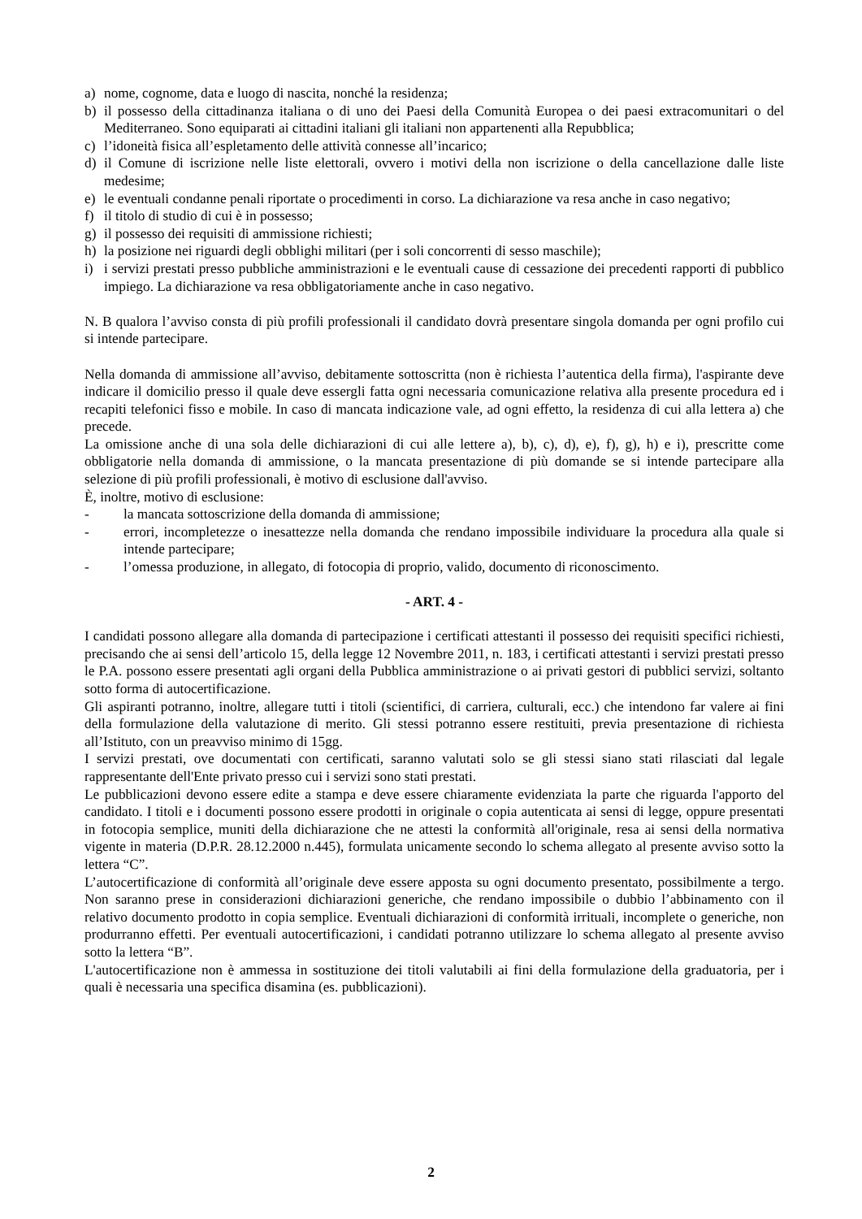a) nome, cognome, data e luogo di nascita, nonché la residenza;
b) il possesso della cittadinanza italiana o di uno dei Paesi della Comunità Europea o dei paesi extracomunitari o del Mediterraneo. Sono equiparati ai cittadini italiani gli italiani non appartenenti alla Repubblica;
c) l’idoneità fisica all’espletamento delle attività connesse all’incarico;
d) il Comune di iscrizione nelle liste elettorali, ovvero i motivi della non iscrizione o della cancellazione dalle liste medesime;
e) le eventuali condanne penali riportate o procedimenti in corso. La dichiarazione va resa anche in caso negativo;
f) il titolo di studio di cui è in possesso;
g) il possesso dei requisiti di ammissione richiesti;
h) la posizione nei riguardi degli obblighi militari (per i soli concorrenti di sesso maschile);
i) i servizi prestati presso pubbliche amministrazioni e le eventuali cause di cessazione dei precedenti rapporti di pubblico impiego. La dichiarazione va resa obbligatoriamente anche in caso negativo.
N. B qualora l’avviso consta di più profili professionali il candidato dovrà presentare singola domanda per ogni profilo cui si intende partecipare.
Nella domanda di ammissione all’avviso, debitamente sottoscritta (non è richiesta l’autentica della firma), l'aspirante deve indicare il domicilio presso il quale deve essergli fatta ogni necessaria comunicazione relativa alla presente procedura ed i recapiti telefonici fisso e mobile. In caso di mancata indicazione vale, ad ogni effetto, la residenza di cui alla lettera a) che precede.
La omissione anche di una sola delle dichiarazioni di cui alle lettere a), b), c), d), e), f), g), h) e i), prescritte come obbligatorie nella domanda di ammissione, o la mancata presentazione di più domande se si intende partecipare alla selezione di più profili professionali, è motivo di esclusione dall'avviso.
È, inoltre, motivo di esclusione:
- la mancata sottoscrizione della domanda di ammissione;
- errori, incompletezze o inesattezze nella domanda che rendano impossibile individuare la procedura alla quale si intende partecipare;
- l’omessa produzione, in allegato, di fotocopia di proprio, valido, documento di riconoscimento.
- ART. 4 -
I candidati possono allegare alla domanda di partecipazione i certificati attestanti il possesso dei requisiti specifici richiesti, precisando che ai sensi dell’articolo 15, della legge 12 Novembre 2011, n. 183, i certificati attestanti i servizi prestati presso le P.A. possono essere presentati agli organi della Pubblica amministrazione o ai privati gestori di pubblici servizi, soltanto sotto forma di autocertificazione.
Gli aspiranti potranno, inoltre, allegare tutti i titoli (scientifici, di carriera, culturali, ecc.) che intendono far valere ai fini della formulazione della valutazione di merito. Gli stessi potranno essere restituiti, previa presentazione di richiesta all’Istituto, con un preavviso minimo di 15gg.
I servizi prestati, ove documentati con certificati, saranno valutati solo se gli stessi siano stati rilasciati dal legale rappresentante dell'Ente privato presso cui i servizi sono stati prestati.
Le pubblicazioni devono essere edite a stampa e deve essere chiaramente evidenziata la parte che riguarda l'apporto del candidato. I titoli e i documenti possono essere prodotti in originale o copia autenticata ai sensi di legge, oppure presentati in fotocopia semplice, muniti della dichiarazione che ne attesti la conformità all'originale, resa ai sensi della normativa vigente in materia (D.P.R. 28.12.2000 n.445), formulata unicamente secondo lo schema allegato al presente avviso sotto la lettera “C”.
L’autocertificazione di conformità all’originale deve essere apposta su ogni documento presentato, possibilmente a tergo. Non saranno prese in considerazioni dichiarazioni generiche, che rendano impossibile o dubbio l’abbinamento con il relativo documento prodotto in copia semplice. Eventuali dichiarazioni di conformità irrituali, incomplete o generiche, non produrranno effetti. Per eventuali autocertificazioni, i candidati potranno utilizzare lo schema allegato al presente avviso sotto la lettera “B”.
L'autocertificazione non è ammessa in sostituzione dei titoli valutabili ai fini della formulazione della graduatoria, per i quali è necessaria una specifica disamina (es. pubblicazioni).
2